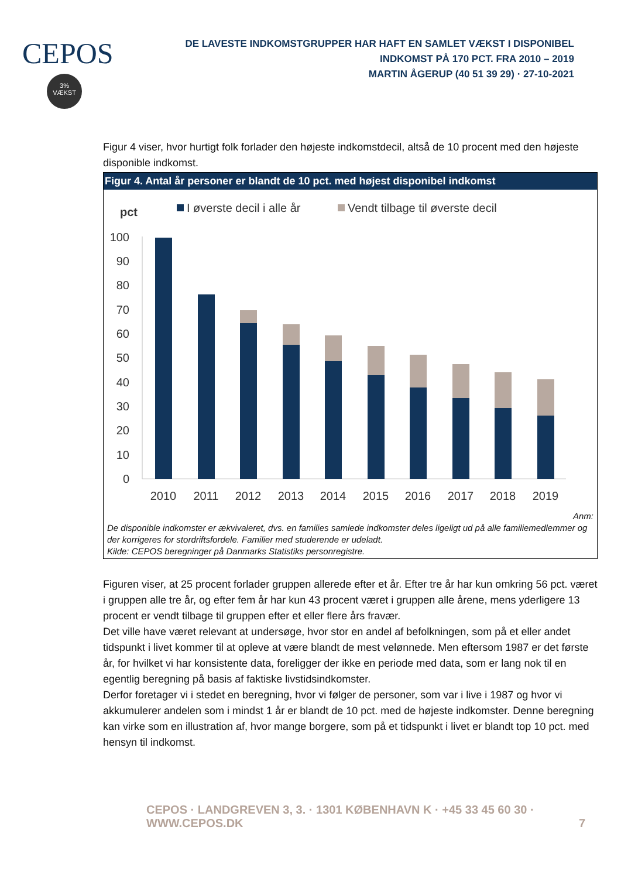CEPOS
3%
VÆKST
DE LAVESTE INDKOMSTGRUPPER HAR HAFT EN SAMLET VÆKST I DISPONIBEL INDKOMST PÅ 170 PCT. FRA 2010 – 2019
MARTIN ÅGERUP (40 51 39 29) · 27-10-2021
Figur 4 viser, hvor hurtigt folk forlader den højeste indkomstdecil, altså de 10 procent med den højeste disponible indkomst.
Figur 4. Antal år personer er blandt de 10 pct. med højest disponibel indkomst
pct
I øverste decil i alle år
Vendt tilbage til øverste decil
100
90
80
70
60
50
40
30
20
10
0
2010
2011
2012
2013
2014
2015
2016
2017
2018
2019
Anm:
De disponible indkomster er ækvivaleret, dvs. en families samlede indkomster deles ligeligt ud på alle familiemedlemmer og der korrigeres for stordriftsfordele. Familier med studerende er udeladt.
Kilde: CEPOS beregninger på Danmarks Statistiks personregistre.
Figuren viser, at 25 procent forlader gruppen allerede efter et år. Efter tre år har kun omkring 56 pct. været i gruppen alle tre år, og efter fem år har kun 43 procent været i gruppen alle årene, mens yderligere 13 procent er vendt tilbage til gruppen efter et eller flere års fravær.
Det ville have været relevant at undersøge, hvor stor en andel af befolkningen, som på et eller andet tidspunkt i livet kommer til at opleve at være blandt de mest velønnede. Men eftersom 1987 er det første år, for hvilket vi har konsistente data, foreligger der ikke en periode med data, som er lang nok til en egentlig beregning på basis af faktiske livstidsindkomster.
Derfor foretager vi i stedet en beregning, hvor vi følger de personer, som var i live i 1987 og hvor vi akkumulerer andelen som i mindst 1 år er blandt de 10 pct. med de højeste indkomster. Denne beregning kan virke som en illustration af, hvor mange borgere, som på et tidspunkt i livet er blandt top 10 pct. med hensyn til indkomst.
CEPOS · LANDGREVEN 3, 3. · 1301 KØBENHAVN K · +45 33 45 60 30 · WWW.CEPOS.DK 7